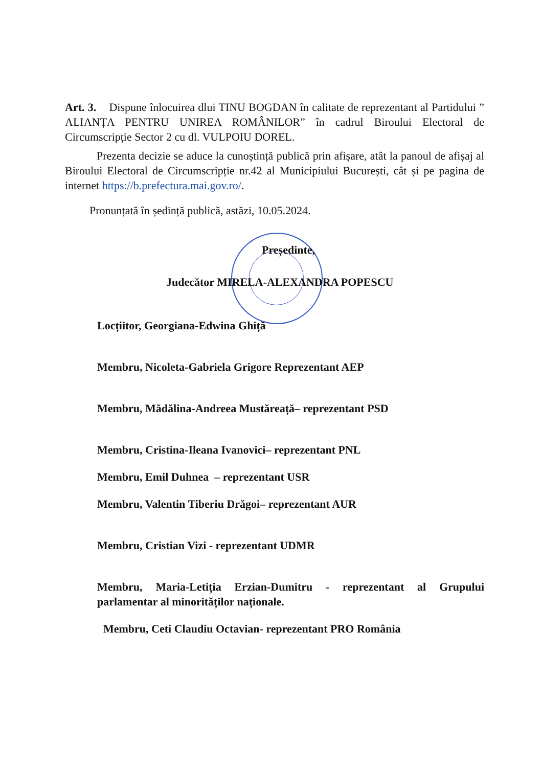Art. 3. Dispune înlocuirea dlui TINU BOGDAN în calitate de reprezentant al Partidului ” ALIANȚA PENTRU UNIREA ROMÂNILOR” în cadrul Biroului Electoral de Circumscripție Sector 2 cu dl. VULPOIU DOREL.
Prezenta decizie se aduce la cunoștință publică prin afișare, atât la panoul de afișaj al Biroului Electoral de Circumscripție nr.42 al Municipiului București, cât și pe pagina de internet https://b.prefectura.mai.gov.ro/.
Pronunțată în ședință publică, astăzi, 10.05.2024.
Președinte,
Judecător MIRELA-ALEXANDRA POPESCU
Locțiitor, Georgiana-Edwina Ghiță
Membru, Nicoleta-Gabriela Grigore Reprezentant AEP
Membru, Mădălina-Andreea Mustăreață– reprezentant PSD
Membru, Cristina-Ileana Ivanovici– reprezentant PNL
Membru, Emil Duhnea – reprezentant USR
Membru, Valentin Tiberiu Drăgoi– reprezentant AUR
Membru, Cristian Vizi - reprezentant UDMR
Membru, Maria-Letiția Erzian-Dumitru - reprezentant al Grupului parlamentar al minorităților naționale.
Membru, Ceti Claudiu Octavian- reprezentant PRO România